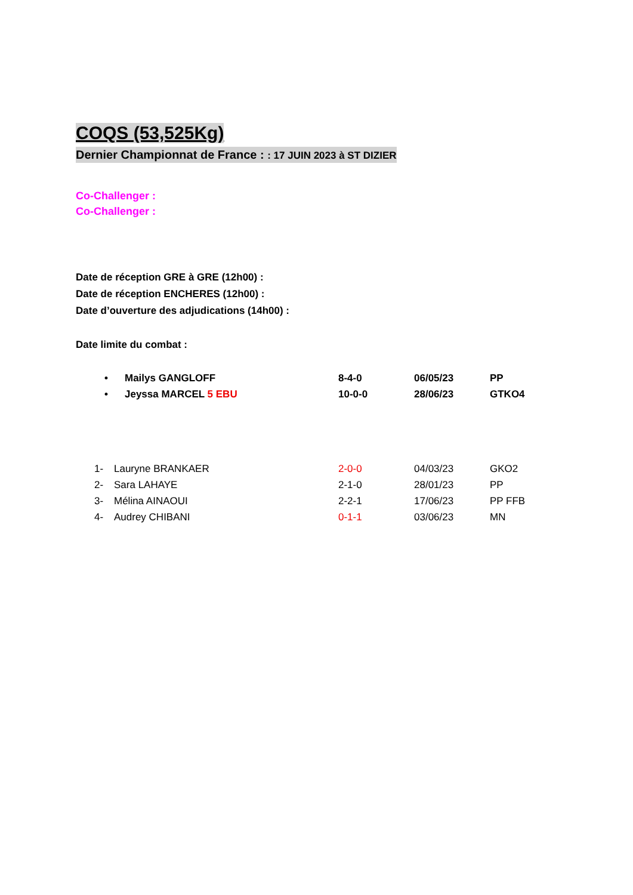COQS (53,525Kg)
Dernier Championnat de France : : 17 JUIN 2023 à ST DIZIER
Co-Challenger :
Co-Challenger :
Date de réception GRE à GRE (12h00) :
Date de réception ENCHERES (12h00) :
Date d’ouverture des adjudications (14h00) :
Date limite du combat :
| • | Mailys GANGLOFF | 8-4-0 | 06/05/23 | PP |
| • | Jeyssa MARCEL 5 EBU | 10-0-0 | 28/06/23 | GTKO4 |
| 1- | Lauryne BRANKAER | 2-0-0 | 04/03/23 | GKO2 |
| 2- | Sara LAHAYE | 2-1-0 | 28/01/23 | PP |
| 3- | Mélina AINAOUI | 2-2-1 | 17/06/23 | PP FFB |
| 4- | Audrey CHIBANI | 0-1-1 | 03/06/23 | MN |